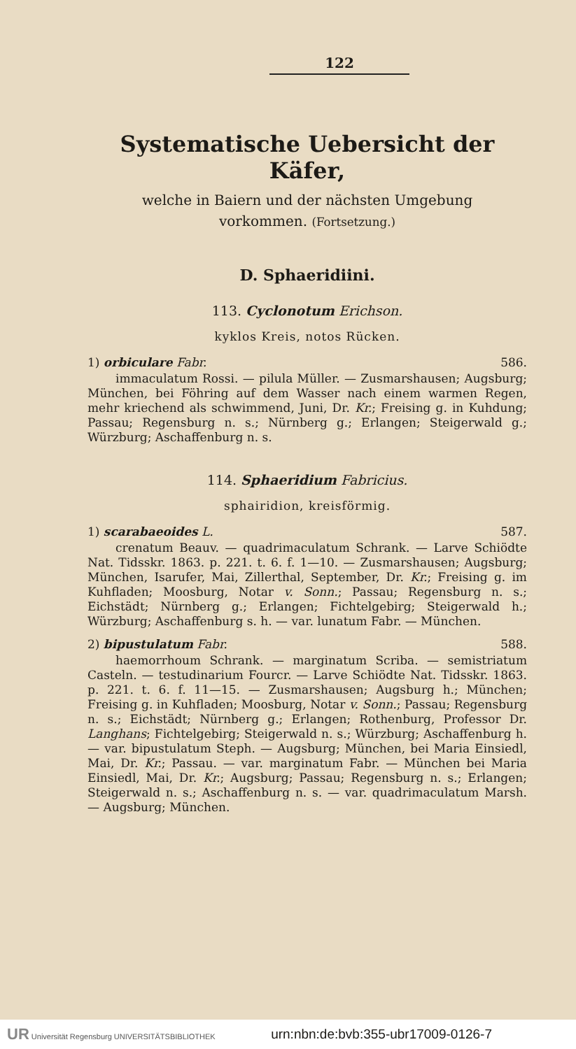122
Systematische Uebersicht der Käfer,
welche in Baiern und der nächsten Umgebung
vorkommen. (Fortsetzung.)
D. Sphaeridiini.
113. Cyclonotum Erichson.
kyklos Kreis, notos Rücken.
1) orbiculare Fabr. 586.
immaculatum Rossi. — pilula Müller. — Zusmarshausen; Augsburg; München, bei Föhring auf dem Wasser nach einem warmen Regen, mehr kriechend als schwimmend, Juni, Dr. Kr.; Freising g. in Kuhdung; Passau; Regensburg n. s.; Nürnberg g.; Erlangen; Steigerwald g.; Würzburg; Aschaffenburg n. s.
114. Sphaeridium Fabricius.
sphairidion, kreisförmig.
1) scarabaeoides L. 587.
crenatum Beauv. — quadrimaculatum Schrank. — Larve Schiödte Nat. Tidsskr. 1863. p. 221. t. 6. f. 1—10. — Zusmarshausen; Augsburg; München, Isarufer, Mai, Zillerthal, September, Dr. Kr.; Freising g. im Kuhfladen; Moosburg, Notar v. Sonn.; Passau; Regensburg n. s.; Eichstädt; Nürnberg g.; Erlangen; Fichtelgebirg; Steigerwald h.; Würzburg; Aschaffenburg s. h. — var. lunatum Fabr. — München.
2) bipustulatum Fabr. 588.
haemorrhoum Schrank. — marginatum Scriba. — semistriatum Casteln. — testudinarium Fourcr. — Larve Schiödte Nat. Tidsskr. 1863. p. 221. t. 6. f. 11—15. — Zusmarshausen; Augsburg h.; München; Freising g. in Kuhfladen; Moosburg, Notar v. Sonn.; Passau; Regensburg n. s.; Eichstädt; Nürnberg g.; Erlangen; Rothenburg, Professor Dr. Langhans; Fichtelgebirg; Steigerwald n. s.; Würzburg; Aschaffenburg h. — var. bipustulatum Steph. — Augsburg; München, bei Maria Einsiedl, Mai, Dr. Kr.; Passau. — var. marginatum Fabr. — München bei Maria Einsiedl, Mai, Dr. Kr.; Augsburg; Passau; Regensburg n. s.; Erlangen; Steigerwald n. s.; Aschaffenburg n. s. — var. quadrimaculatum Marsh. — Augsburg; München.
UR Universität Regensburg UNIVERSITÄTSBIBLIOTHEK urn:nbn:de:bvb:355-ubr17009-0126-7